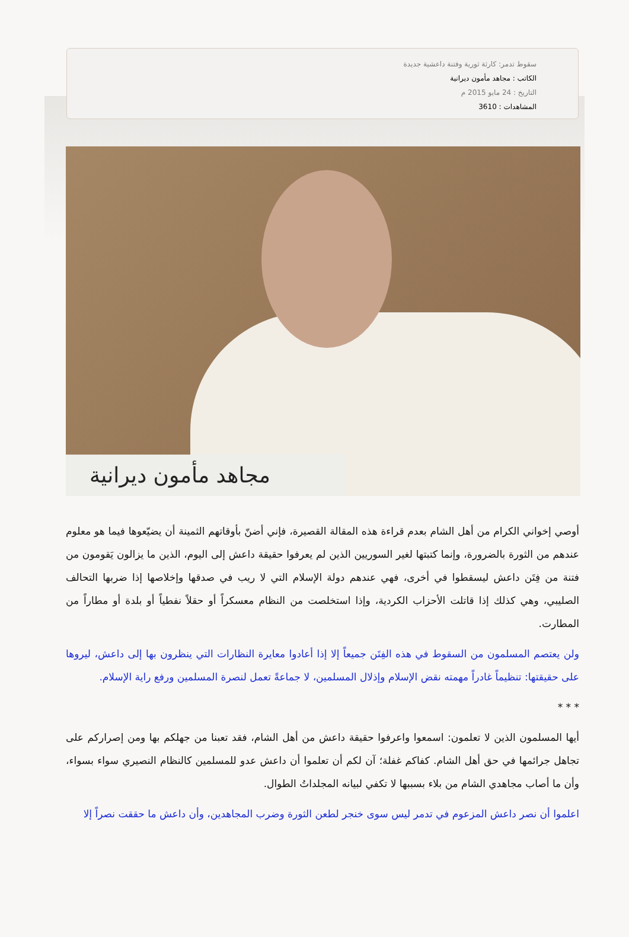سقوط تدمر: كارثة ثورية وفتنة داعشية جديدة
الكاتب : مجاهد مأمون ديرانية
التاريخ : 24 مايو 2015 م
المشاهدات : 3610
مجاهد مأمون ديرانية
أوصي إخواني الكرام من أهل الشام بعدم قراءة هذه المقالة القصيرة، فإني أضنّ بأوقاتهم الثمينة أن يضيّعوها فيما هو معلوم عندهم من الثورة بالضرورة، وإنما كتبتها لغير السوريين الذين لم يعرفوا حقيقة داعش إلى اليوم، الذين ما يزالون يَقومون من فتنة من فِتَن داعش ليسقطوا في أخرى، فهي عندهم دولة الإسلام التي لا ريب في صدقها وإخلاصها إذا ضربها التحالف الصليبي، وهي كذلك إذا قاتلت الأحزاب الكردية، وإذا استخلصت من النظام معسكراً أو حقلاً نفطياً أو بلدة أو مطاراً من المطارت.
ولن يعتصم المسلمون من السقوط في هذه الفِتَن جميعاً إلا إذا أعادوا معايرة النظارات التي ينظرون بها إلى داعش، ليروها على حقيقتها: تنظيماً غادراً مهمته نقض الإسلام وإذلال المسلمين، لا جماعةً تعمل لنصرة المسلمين ورفع راية الإسلام.
* * *
أيها المسلمون الذين لا تعلمون: اسمعوا واعرفوا حقيقة داعش من أهل الشام، فقد تعبنا من جهلكم بها ومن إصراركم على تجاهل جرائمها في حق أهل الشام. كفاكم غفلة؛ آن لكم أن تعلموا أن داعش عدو للمسلمين كالنظام النصيري سواء بسواء، وأن ما أصاب مجاهدي الشام من بلاء بسببها لا تكفي لبيانه المجلداتُ الطوال.
اعلموا أن نصر داعش المزعوم في تدمر ليس سوى خنجر لطعن الثورة وضرب المجاهدين، وأن داعش ما حققت نصراً إلا